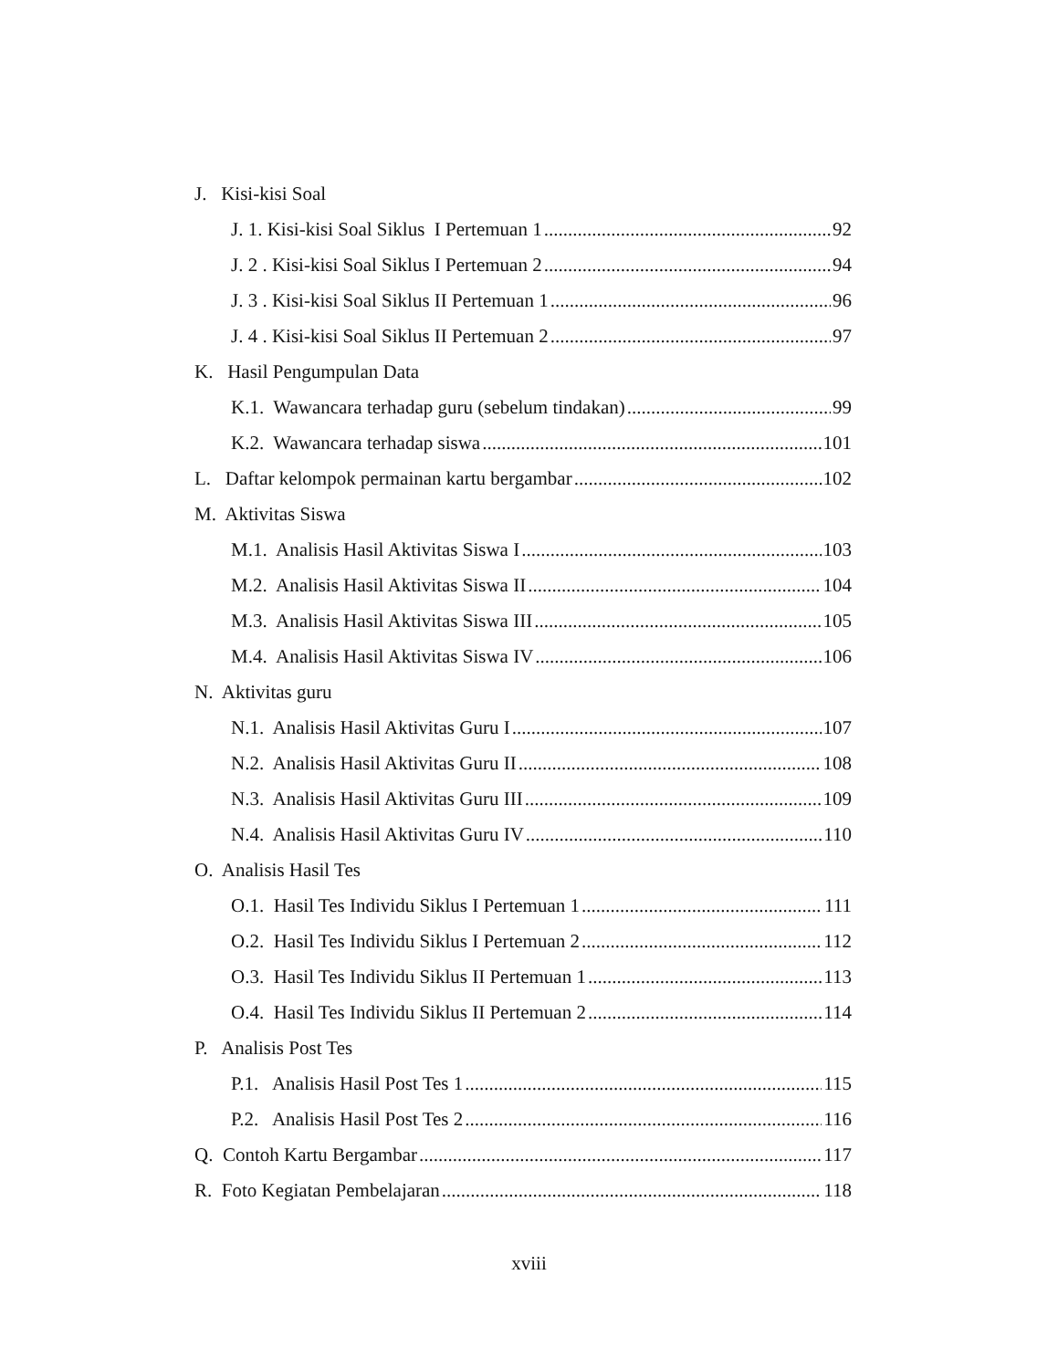J. Kisi-kisi Soal
J. 1. Kisi-kisi Soal Siklus I Pertemuan 1 92
J. 2 . Kisi-kisi Soal Siklus I Pertemuan 2 94
J. 3 . Kisi-kisi Soal Siklus II Pertemuan 1 96
J. 4 . Kisi-kisi Soal Siklus II Pertemuan 2 97
K. Hasil Pengumpulan Data
K.1. Wawancara terhadap guru (sebelum tindakan) 99
K.2. Wawancara terhadap siswa 101
L. Daftar kelompok permainan kartu bergambar 102
M. Aktivitas Siswa
M.1. Analisis Hasil Aktivitas Siswa I 103
M.2. Analisis Hasil Aktivitas Siswa II 104
M.3. Analisis Hasil Aktivitas Siswa III 105
M.4. Analisis Hasil Aktivitas Siswa IV 106
N. Aktivitas guru
N.1. Analisis Hasil Aktivitas Guru I 107
N.2. Analisis Hasil Aktivitas Guru II 108
N.3. Analisis Hasil Aktivitas Guru III 109
N.4. Analisis Hasil Aktivitas Guru IV 110
O. Analisis Hasil Tes
O.1. Hasil Tes Individu Siklus I Pertemuan 1 111
O.2. Hasil Tes Individu Siklus I Pertemuan 2 112
O.3. Hasil Tes Individu Siklus II Pertemuan 1 113
O.4. Hasil Tes Individu Siklus II Pertemuan 2 114
P. Analisis Post Tes
P.1. Analisis Hasil Post Tes 1 115
P.2. Analisis Hasil Post Tes 2 116
Q. Contoh Kartu Bergambar 117
R. Foto Kegiatan Pembelajaran 118
xviii